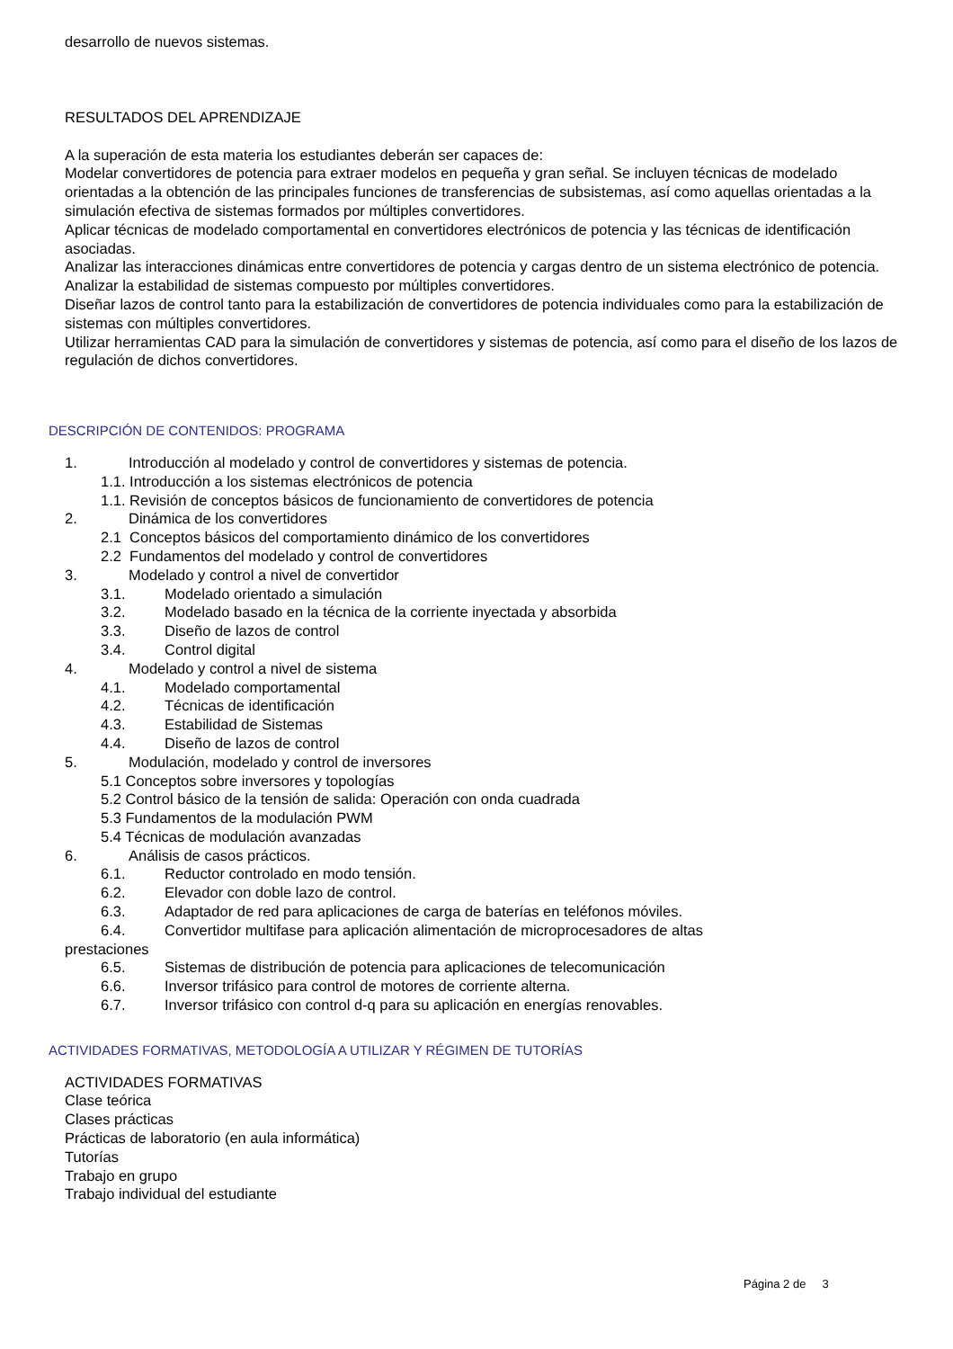desarrollo de nuevos sistemas.
RESULTADOS DEL APRENDIZAJE
A la superación de esta materia los estudiantes deberán ser capaces de:
Modelar convertidores de potencia para extraer modelos en pequeña y gran señal. Se incluyen técnicas de modelado orientadas a la obtención de las principales funciones de transferencias de subsistemas, así como aquellas orientadas a la simulación efectiva de sistemas formados por múltiples convertidores.
Aplicar técnicas de modelado comportamental en convertidores electrónicos de potencia y las técnicas de identificación asociadas.
Analizar las interacciones dinámicas entre convertidores de potencia y cargas dentro de un sistema electrónico de potencia.
Analizar la estabilidad de sistemas compuesto por múltiples convertidores.
Diseñar lazos de control tanto para la estabilización de convertidores de potencia individuales como para la estabilización de sistemas con múltiples convertidores.
Utilizar herramientas CAD para la simulación de convertidores y sistemas de potencia, así como para el diseño de los lazos de regulación de dichos convertidores.
DESCRIPCIÓN DE CONTENIDOS: PROGRAMA
1. Introducción al modelado y control de convertidores y sistemas de potencia.
1.1. Introducción a los sistemas electrónicos de potencia
1.1. Revisión de conceptos básicos de funcionamiento de convertidores de potencia
2. Dinámica de los convertidores
2.1 Conceptos básicos del comportamiento dinámico de los convertidores
2.2 Fundamentos del modelado y control de convertidores
3. Modelado y control a nivel de convertidor
3.1. Modelado orientado a simulación
3.2. Modelado basado en la técnica de la corriente inyectada y absorbida
3.3. Diseño de lazos de control
3.4. Control digital
4. Modelado y control a nivel de sistema
4.1. Modelado comportamental
4.2. Técnicas de identificación
4.3. Estabilidad de Sistemas
4.4. Diseño de lazos de control
5. Modulación, modelado y control de inversores
5.1 Conceptos sobre inversores y topologías
5.2 Control básico de la tensión de salida: Operación con onda cuadrada
5.3 Fundamentos de la modulación PWM
5.4 Técnicas de modulación avanzadas
6. Análisis de casos prácticos.
6.1. Reductor controlado en modo tensión.
6.2. Elevador con doble lazo de control.
6.3. Adaptador de red para aplicaciones de carga de baterías en teléfonos móviles.
6.4. Convertidor multifase para aplicación alimentación de microprocesadores de altas
prestaciones
6.5. Sistemas de distribución de potencia para aplicaciones de telecomunicación
6.6. Inversor trifásico para control de motores de corriente alterna.
6.7. Inversor trifásico con control d-q para su aplicación en energías renovables.
ACTIVIDADES FORMATIVAS, METODOLOGÍA A UTILIZAR Y RÉGIMEN DE TUTORÍAS
ACTIVIDADES FORMATIVAS
Clase teórica
Clases prácticas
Prácticas de laboratorio (en aula informática)
Tutorías
Trabajo en grupo
Trabajo individual del estudiante
Página 2 de 3